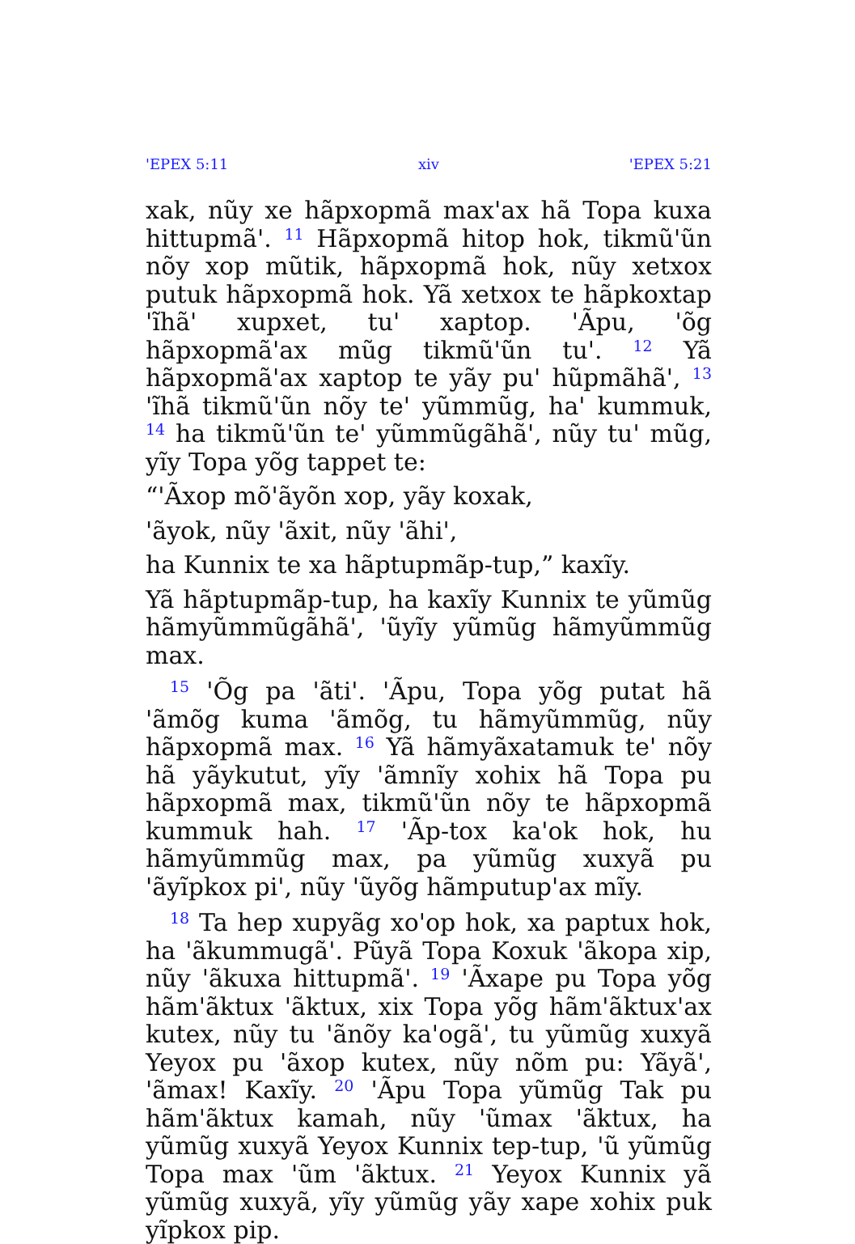'EPEX 5:11 xiv 'EPEX 5:21
xak, nũy xe hãpxopmã max'ax hã Topa kuxa hittupmã'. <sup>11</sup> Hãpxopmã hitop hok, tikmũ'ũn nõy xop mũtik, hãpxopmã hok, nũy xetxox putuk hãpxopmã hok. Yã xetxox te hãpkoxtap 'ĩhã' xupxet, tu' xaptop. 'Ãpu, 'õg hãpxopmã'ax mũg tikmũ'ũn tu'. <sup>12</sup> Yã hãpxopmã'ax xaptop te yãy pu' hũpmãhã', <sup>13</sup> 'ĩhã tikmũ'ũn nõy te' yũmmũg, ha' kummuk, <sup>14</sup> ha tikmũ'ũn te' yũmmũgãhã', nũy tu' mũg, yĩy Topa yõg tappet te:
“'Ãxop mõ'ãyõn xop, yãy koxak,
'ãyok, nũy 'ãxit, nũy 'ãhi',
ha Kunnix te xa hãptupmãp-tup,” kaxĩy.
Yã hãptupmãp-tup, ha kaxĩy Kunnix te yũmũg hãmyũmmũgãhã', 'ũyĩy yũmũg hãmyũmmũg max.
<sup>15</sup> 'Õg pa 'ãti'. 'Ãpu, Topa yõg putat hã 'ãmõg kuma 'ãmõg, tu hãmyũmmũg, nũy hãpxopmã max. <sup>16</sup> Yã hãmyãxatamuk te' nõy hã yãykutut, yĩy 'ãmnĩy xohix hã Topa pu hãpxopmã max, tikmũ'ũn nõy te hãpxopmã kummuk hah. <sup>17</sup> 'Ãp-tox ka'ok hok, hu hãmyũmmũg max, pa yũmũg xuxyã pu 'ãyĩpkox pi', nũy 'ũyõg hãmputup'ax mĩy.
<sup>18</sup> Ta hep xupyãg xo'op hok, xa paptux hok, ha 'ãkummugã'. Pũyã Topa Koxuk 'ãkopa xip, nũy 'ãkuxa hittupmã'. <sup>19</sup> 'Ãxape pu Topa yõg hãm'ãktux 'ãktux, xix Topa yõg hãm'ãktux'ax kutex, nũy tu 'ãnõy ka'ogã', tu yũmũg xuxyã Yeyox pu 'ãxop kutex, nũy nõm pu: Yãyã', 'ãmax! Kaxĩy. <sup>20</sup> 'Ãpu Topa yũmũg Tak pu hãm'ãktux kamah, nũy 'ũmax 'ãktux, ha yũmũg xuxyã Yeyox Kunnix tep-tup, 'ũ yũmũg Topa max 'ũm 'ãktux. <sup>21</sup> Yeyox Kunnix yã yũmũg xuxyã, yĩy yũmũg yãy xape xohix puk yĩpkox pip.